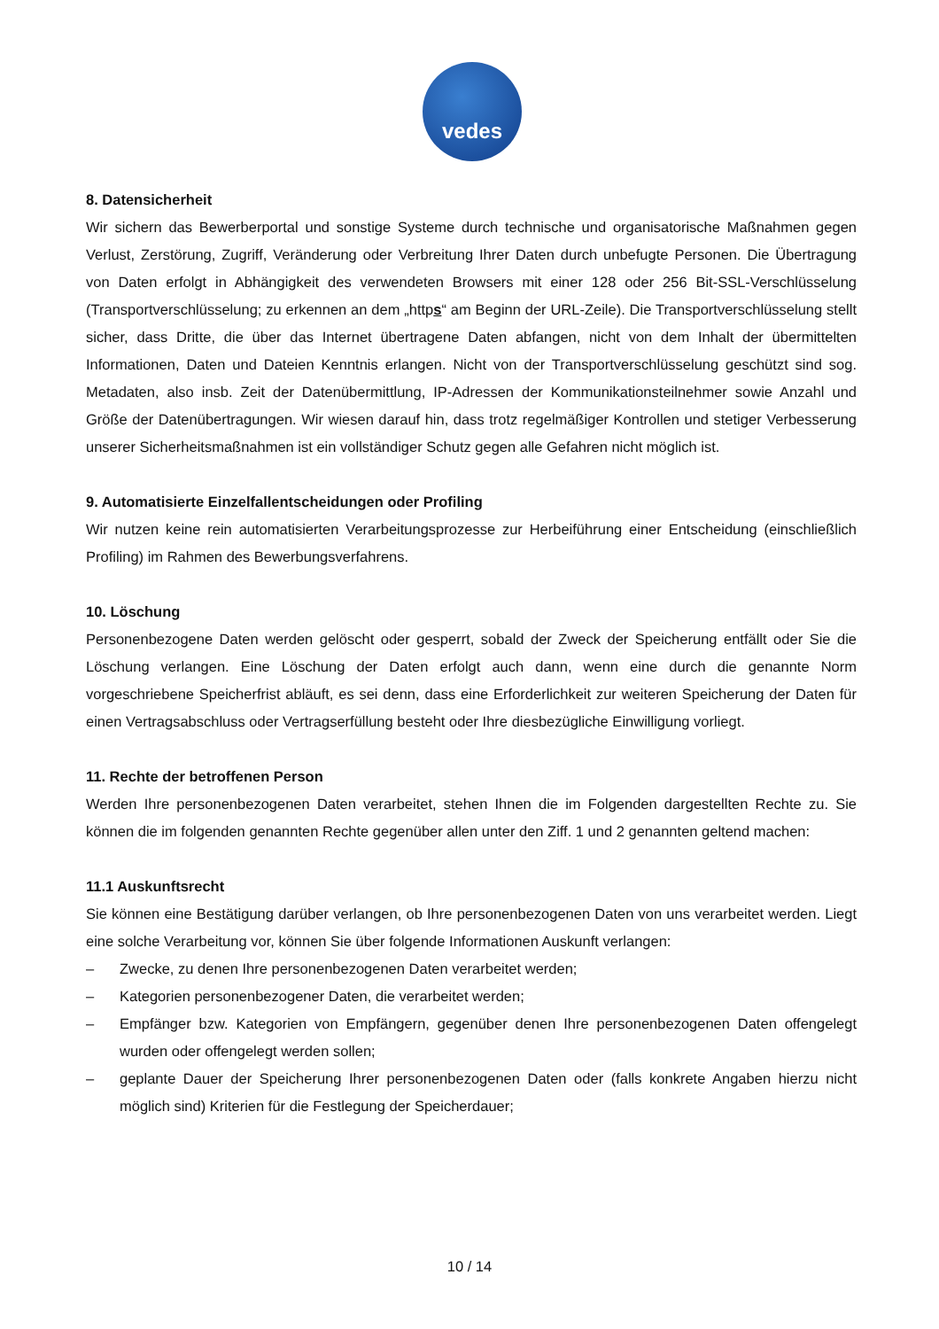vedes
8. Datensicherheit
Wir sichern das Bewerberportal und sonstige Systeme durch technische und organisatorische Maßnahmen gegen Verlust, Zerstörung, Zugriff, Veränderung oder Verbreitung Ihrer Daten durch unbefugte Personen. Die Übertragung von Daten erfolgt in Abhängigkeit des verwendeten Browsers mit einer 128 oder 256 Bit-SSL-Verschlüsselung (Transportverschlüsselung; zu erkennen an dem „https“ am Beginn der URL-Zeile). Die Transportverschlüsselung stellt sicher, dass Dritte, die über das Internet übertragene Daten abfangen, nicht von dem Inhalt der übermittelten Informationen, Daten und Dateien Kenntnis erlangen. Nicht von der Transportverschlüsselung geschützt sind sog. Metadaten, also insb. Zeit der Datenübermittlung, IP-Adressen der Kommunikationsteilnehmer sowie Anzahl und Größe der Datenübertragungen. Wir wiesen darauf hin, dass trotz regelmäßiger Kontrollen und stetiger Verbesserung unserer Sicherheitsmaßnahmen ist ein vollständiger Schutz gegen alle Gefahren nicht möglich ist.
9. Automatisierte Einzelfallentscheidungen oder Profiling
Wir nutzen keine rein automatisierten Verarbeitungsprozesse zur Herbeiführung einer Entscheidung (einschließlich Profiling) im Rahmen des Bewerbungsverfahrens.
10. Löschung
Personenbezogene Daten werden gelöscht oder gesperrt, sobald der Zweck der Speicherung entfällt oder Sie die Löschung verlangen. Eine Löschung der Daten erfolgt auch dann, wenn eine durch die genannte Norm vorgeschriebene Speicherfrist abläuft, es sei denn, dass eine Erforderlichkeit zur weiteren Speicherung der Daten für einen Vertragsabschluss oder Vertragserfüllung besteht oder Ihre diesbezügliche Einwilligung vorliegt.
11. Rechte der betroffenen Person
Werden Ihre personenbezogenen Daten verarbeitet, stehen Ihnen die im Folgenden dargestellten Rechte zu. Sie können die im folgenden genannten Rechte gegenüber allen unter den Ziff. 1 und 2 genannten geltend machen:
11.1 Auskunftsrecht
Sie können eine Bestätigung darüber verlangen, ob Ihre personenbezogenen Daten von uns verarbeitet werden. Liegt eine solche Verarbeitung vor, können Sie über folgende Informationen Auskunft verlangen:
– Zwecke, zu denen Ihre personenbezogenen Daten verarbeitet werden;
– Kategorien personenbezogener Daten, die verarbeitet werden;
– Empfänger bzw. Kategorien von Empfängern, gegenüber denen Ihre personenbezogenen Daten offengelegt wurden oder offengelegt werden sollen;
– geplante Dauer der Speicherung Ihrer personenbezogenen Daten oder (falls konkrete Angaben hierzu nicht möglich sind) Kriterien für die Festlegung der Speicherdauer;
10 / 14